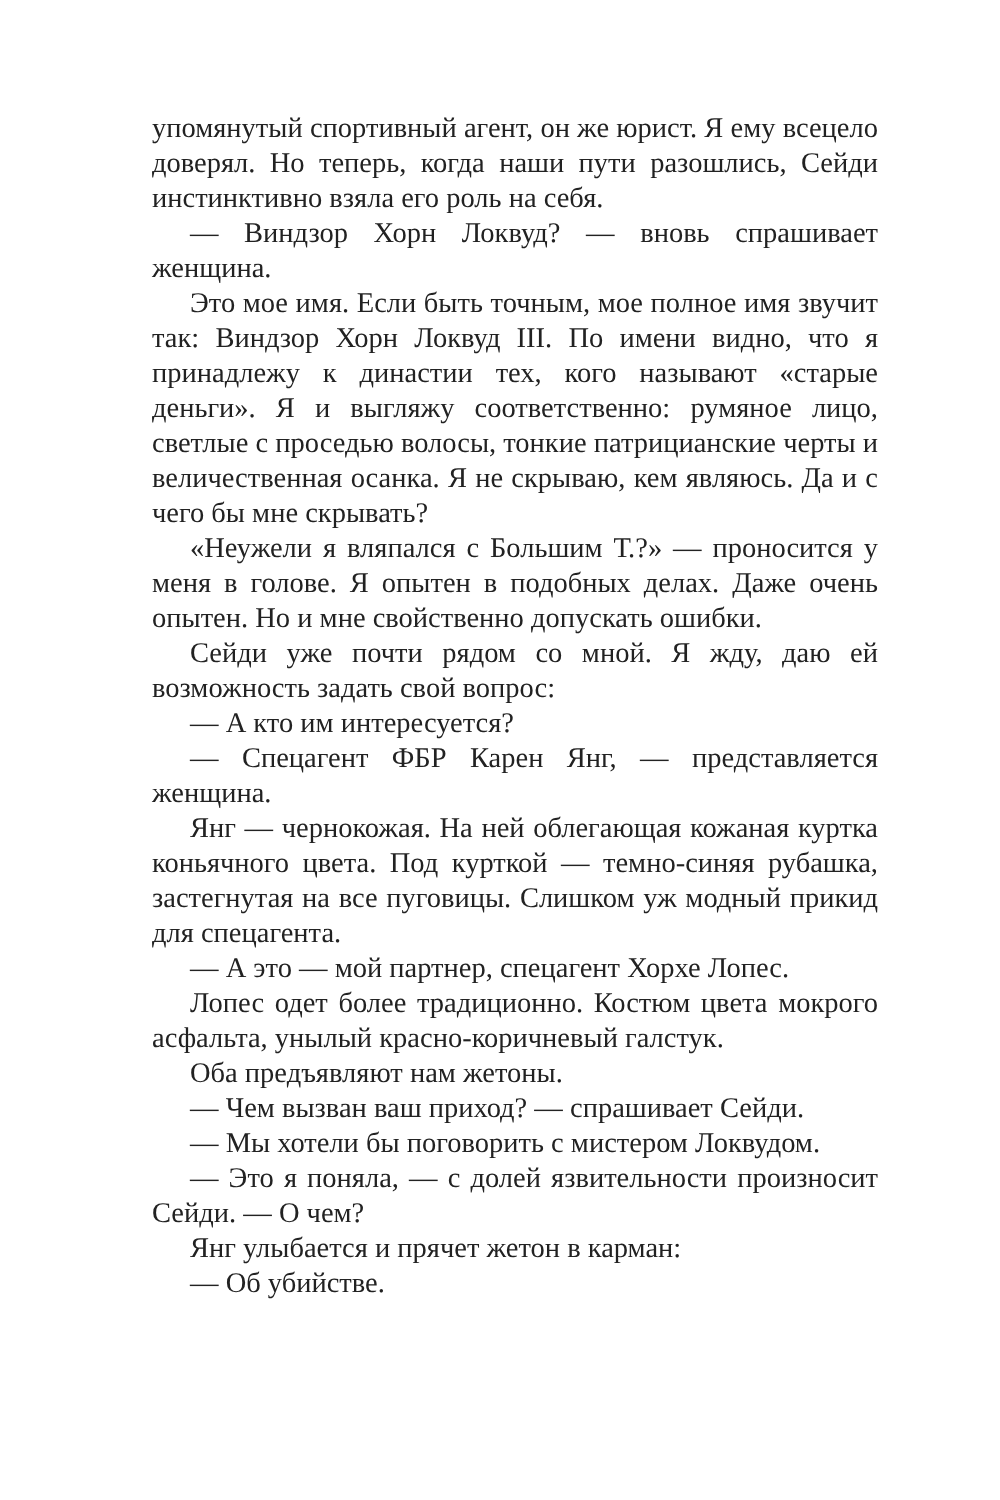упомянутый спортивный агент, он же юрист. Я ему всецело доверял. Но теперь, когда наши пути разошлись, Сейди инстинктивно взяла его роль на себя.
— Виндзор Хорн Локвуд? — вновь спрашивает женщина.
Это мое имя. Если быть точным, мое полное имя звучит так: Виндзор Хорн Локвуд III. По имени видно, что я принадлежу к династии тех, кого называют «старые деньги». Я и выгляжу соответственно: румяное лицо, светлые с проседью волосы, тонкие патрицианские черты и величественная осанка. Я не скрываю, кем являюсь. Да и с чего бы мне скрывать?
«Неужели я вляпался с Большим Т.?» — проносится у меня в голове. Я опытен в подобных делах. Даже очень опытен. Но и мне свойственно допускать ошибки.
Сейди уже почти рядом со мной. Я жду, даю ей возможность задать свой вопрос:
— А кто им интересуется?
— Спецагент ФБР Карен Янг, — представляется женщина.
Янг — чернокожая. На ней облегающая кожаная куртка коньячного цвета. Под курткой — темно-синяя рубашка, застегнутая на все пуговицы. Слишком уж модный прикид для спецагента.
— А это — мой партнер, спецагент Хорхе Лопес.
Лопес одет более традиционно. Костюм цвета мокрого асфальта, унылый красно-коричневый галстук.
Оба предъявляют нам жетоны.
— Чем вызван ваш приход? — спрашивает Сейди.
— Мы хотели бы поговорить с мистером Локвудом.
— Это я поняла, — с долей язвительности произносит Сейди. — О чем?
Янг улыбается и прячет жетон в карман:
— Об убийстве.